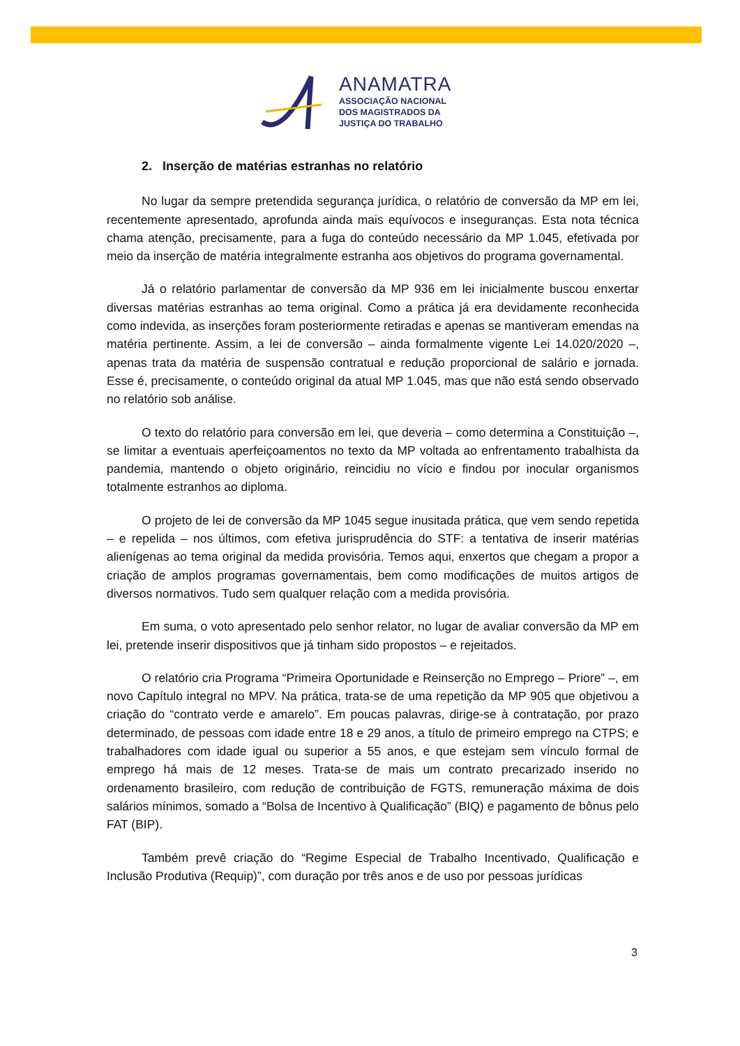ANAMATRA
ASSOCIAÇÃO NACIONAL
DOS MAGISTRADOS DA
JUSTIÇA DO TRABALHO
2. Inserção de matérias estranhas no relatório
No lugar da sempre pretendida segurança jurídica, o relatório de conversão da MP em lei, recentemente apresentado, aprofunda ainda mais equívocos e inseguranças. Esta nota técnica chama atenção, precisamente, para a fuga do conteúdo necessário da MP 1.045, efetivada por meio da inserção de matéria integralmente estranha aos objetivos do programa governamental.
Já o relatório parlamentar de conversão da MP 936 em lei inicialmente buscou enxertar diversas matérias estranhas ao tema original. Como a prática já era devidamente reconhecida como indevida, as inserções foram posteriormente retiradas e apenas se mantiveram emendas na matéria pertinente. Assim, a lei de conversão – ainda formalmente vigente Lei 14.020/2020 –, apenas trata da matéria de suspensão contratual e redução proporcional de salário e jornada. Esse é, precisamente, o conteúdo original da atual MP 1.045, mas que não está sendo observado no relatório sob análise.
O texto do relatório para conversão em lei, que deveria – como determina a Constituição –, se limitar a eventuais aperfeiçoamentos no texto da MP voltada ao enfrentamento trabalhista da pandemia, mantendo o objeto originário, reincidiu no vício e findou por inocular organismos totalmente estranhos ao diploma.
O projeto de lei de conversão da MP 1045 segue inusitada prática, que vem sendo repetida – e repelida – nos últimos, com efetiva jurisprudência do STF: a tentativa de inserir matérias alienígenas ao tema original da medida provisória. Temos aqui, enxertos que chegam a propor a criação de amplos programas governamentais, bem como modificações de muitos artigos de diversos normativos. Tudo sem qualquer relação com a medida provisória.
Em suma, o voto apresentado pelo senhor relator, no lugar de avaliar conversão da MP em lei, pretende inserir dispositivos que já tinham sido propostos – e rejeitados.
O relatório cria Programa “Primeira Oportunidade e Reinserção no Emprego – Priore” –, em novo Capítulo integral no MPV. Na prática, trata-se de uma repetição da MP 905 que objetivou a criação do “contrato verde e amarelo”. Em poucas palavras, dirige-se à contratação, por prazo determinado, de pessoas com idade entre 18 e 29 anos, a título de primeiro emprego na CTPS; e trabalhadores com idade igual ou superior a 55 anos, e que estejam sem vínculo formal de emprego há mais de 12 meses. Trata-se de mais um contrato precarizado inserido no ordenamento brasileiro, com redução de contribuição de FGTS, remuneração máxima de dois salários mínimos, somado a “Bolsa de Incentivo à Qualificação” (BIQ) e pagamento de bônus pelo FAT (BIP).
Também prevê criação do “Regime Especial de Trabalho Incentivado, Qualificação e Inclusão Produtiva (Requip)”, com duração por três anos e de uso por pessoas jurídicas
3